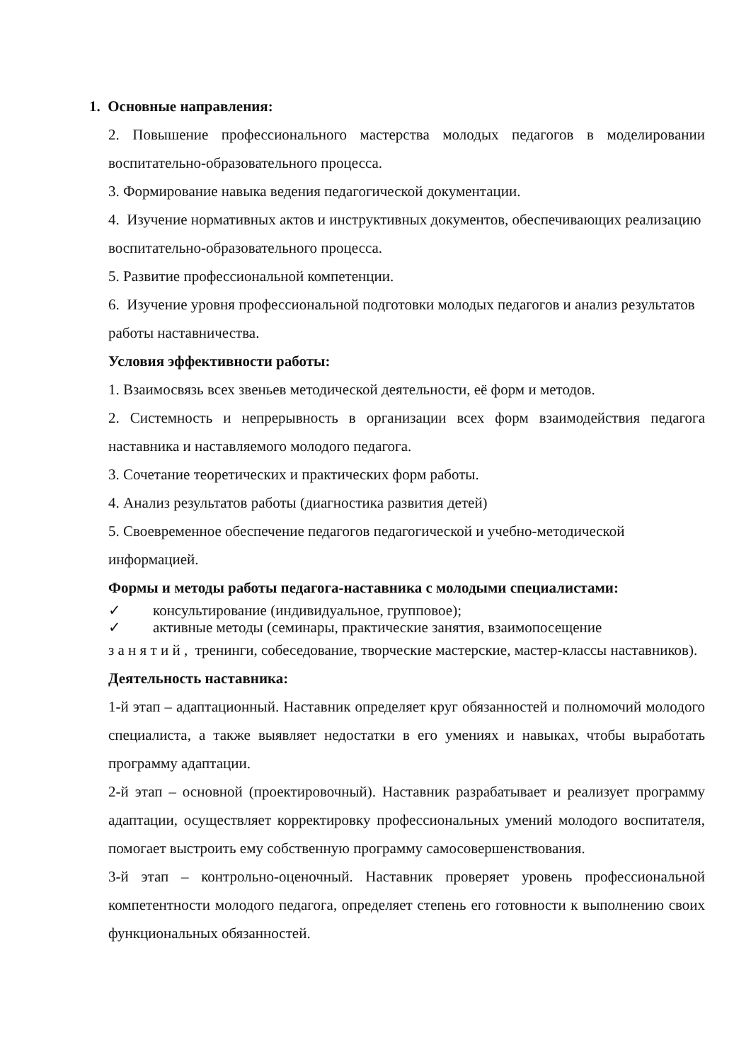1. Основные направления:
2. Повышение профессионального мастерства молодых педагогов в моделировании воспитательно-образовательного процесса.
3. Формирование навыка ведения педагогической документации.
4. Изучение нормативных актов и инструктивных документов, обеспечивающих реализацию воспитательно-образовательного процесса.
5. Развитие профессиональной компетенции.
6. Изучение уровня профессиональной подготовки молодых педагогов и анализ результатов работы наставничества.
Условия эффективности работы:
1. Взаимосвязь всех звеньев методической деятельности, её форм и методов.
2. Системность и непрерывность в организации всех форм взаимодействия педагога наставника и наставляемого молодого педагога.
3. Сочетание теоретических и практических форм работы.
4. Анализ результатов работы (диагностика развития детей)
5. Своевременное обеспечение педагогов педагогической и учебно-методической информацией.
Формы и методы работы педагога-наставника с молодыми специалистами:
✓ консультирование (индивидуальное, групповое);
✓ активные методы (семинары, практические занятия, взаимопосещение
з а н я т и й , тренинги, собеседование, творческие мастерские, мастер-классы наставников).
Деятельность наставника:
1-й этап – адаптационный. Наставник определяет круг обязанностей и полномочий молодого специалиста, а также выявляет недостатки в его умениях и навыках, чтобы выработать программу адаптации.
2-й этап – основной (проектировочный). Наставник разрабатывает и реализует программу адаптации, осуществляет корректировку профессиональных умений молодого воспитателя, помогает выстроить ему собственную программу самосовершенствования.
3-й этап – контрольно-оценочный. Наставник проверяет уровень профессиональной компетентности молодого педагога, определяет степень его готовности к выполнению своих функциональных обязанностей.